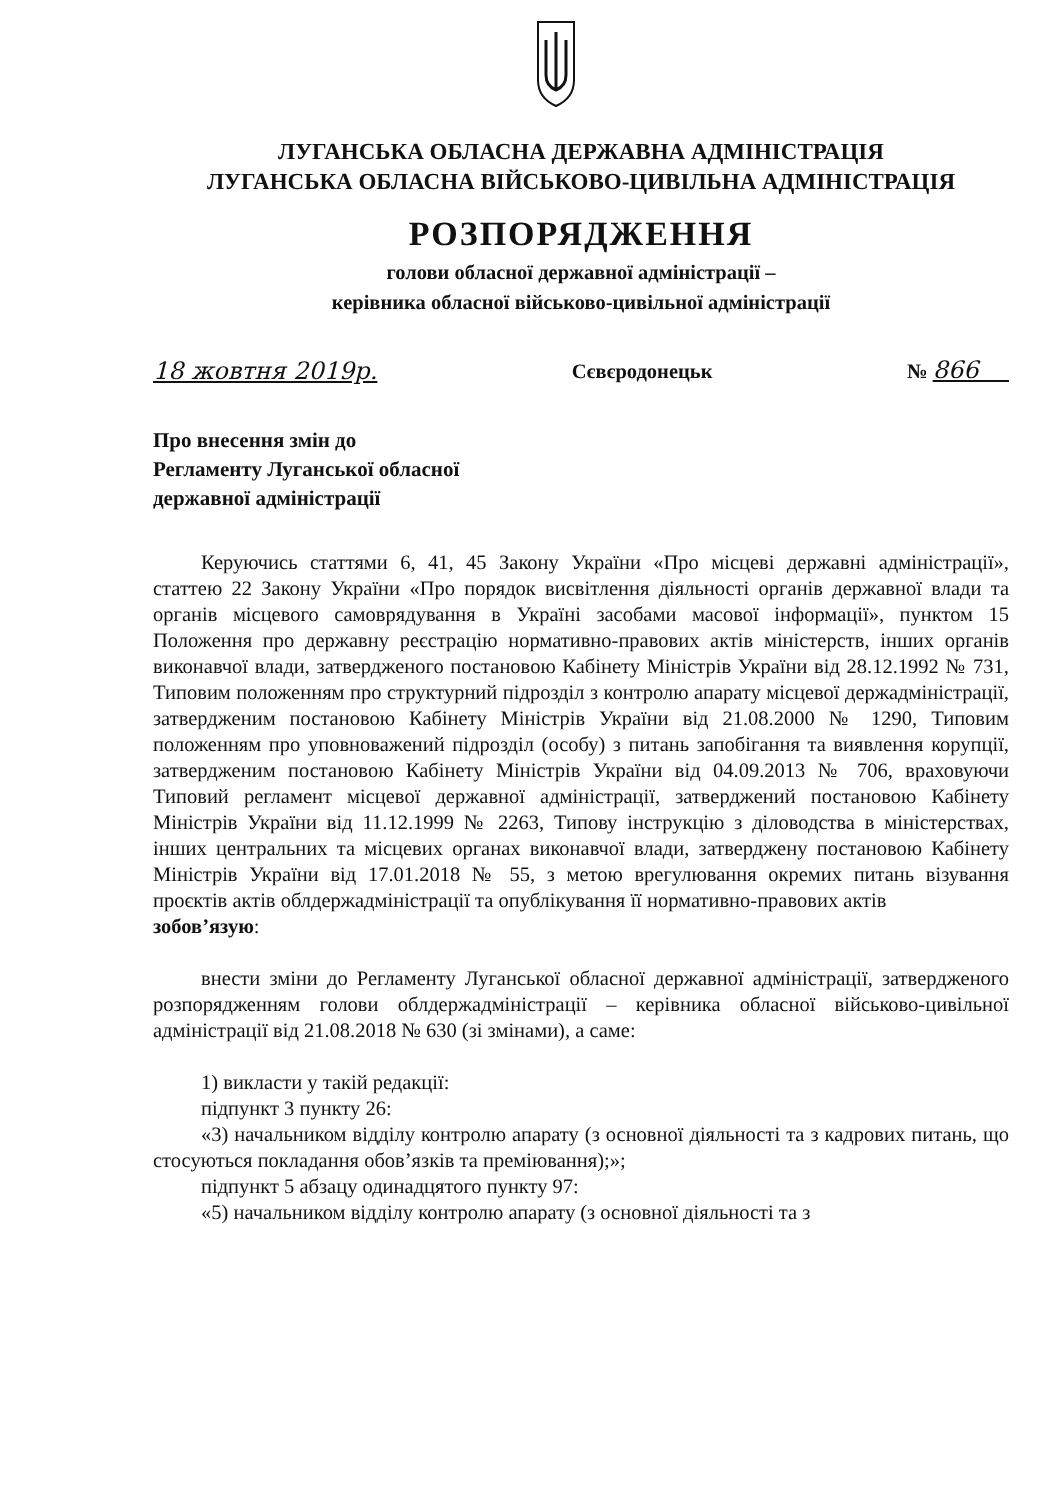ЛУГАНСЬКА ОБЛАСНА ДЕРЖАВНА АДМІНІСТРАЦІЯ
ЛУГАНСЬКА ОБЛАСНА ВІЙСЬКОВО-ЦИВІЛЬНА АДМІНІСТРАЦІЯ
РОЗПОРЯДЖЕННЯ
голови обласної державної адміністрації –
керівника обласної військово-цивільної адміністрації
18 жовтня 2019р. Сєвєродонецьк № 866
Про внесення змін до
Регламенту Луганської обласної
державної адміністрації
Керуючись статтями 6, 41, 45 Закону України «Про місцеві державні адміністрації», статтею 22 Закону України «Про порядок висвітлення діяльності органів державної влади та органів місцевого самоврядування в Україні засобами масової інформації», пунктом 15 Положення про державну реєстрацію нормативно-правових актів міністерств, інших органів виконавчої влади, затвердженого постановою Кабінету Міністрів України від 28.12.1992 № 731, Типовим положенням про структурний підрозділ з контролю апарату місцевої держадміністрації, затвердженим постановою Кабінету Міністрів України від 21.08.2000 № 1290, Типовим положенням про уповноважений підрозділ (особу) з питань запобігання та виявлення корупції, затвердженим постановою Кабінету Міністрів України від 04.09.2013 № 706, враховуючи Типовий регламент місцевої державної адміністрації, затверджений постановою Кабінету Міністрів України від 11.12.1999 № 2263, Типову інструкцію з діловодства в міністерствах, інших центральних та місцевих органах виконавчої влади, затверджену постановою Кабінету Міністрів України від 17.01.2018 № 55, з метою врегулювання окремих питань візування проєктів актів облдержадміністрації та опублікування її нормативно-правових актів
зобов’язую:
внести зміни до Регламенту Луганської обласної державної адміністрації, затвердженого розпорядженням голови облдержадміністрації – керівника обласної військово-цивільної адміністрації від 21.08.2018 № 630 (зі змінами), а саме:
1) викласти у такій редакції:
підпункт 3 пункту 26:
«3) начальником відділу контролю апарату (з основної діяльності та з кадрових питань, що стосуються покладання обов’язків та преміювання);»;
підпункт 5 абзацу одинадцятого пункту 97:
«5) начальником відділу контролю апарату (з основної діяльності та з